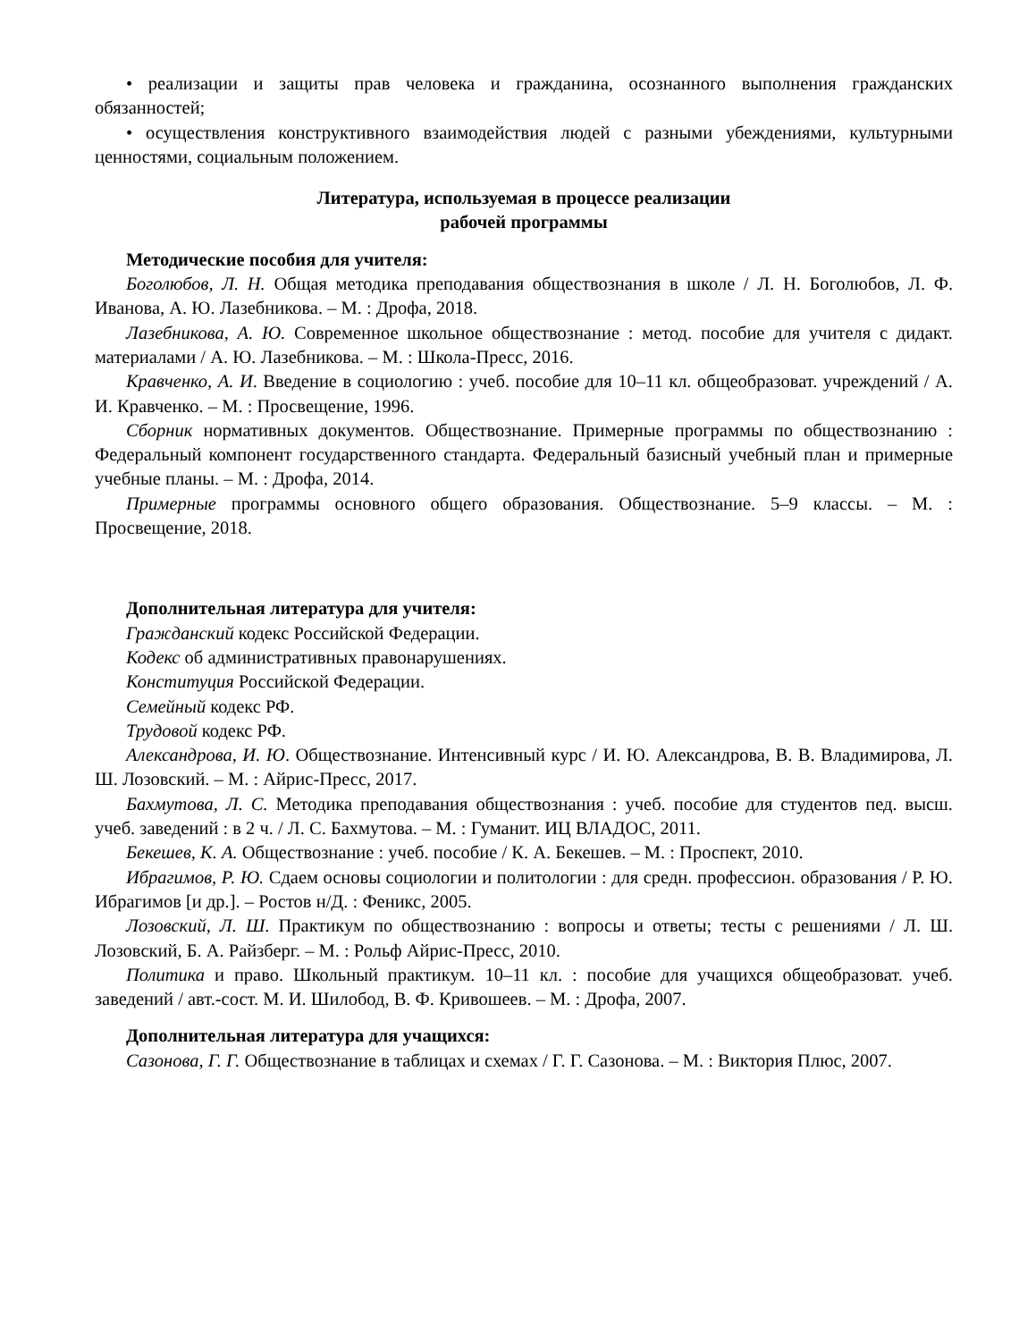• реализации и защиты прав человека и гражданина, осознанного выполнения гражданских обязанностей;
• осуществления конструктивного взаимодействия людей с разными убеждениями, культурными ценностями, социальным положением.
Литература, используемая в процессе реализации
рабочей программы
Методические пособия для учителя:
Боголюбов, Л. Н. Общая методика преподавания обществознания в школе / Л. Н. Боголюбов, Л. Ф. Иванова, А. Ю. Лазебникова. – М. : Дрофа, 2018.
Лазебникова, А. Ю. Современное школьное обществознание : метод. пособие для учителя с дидакт. материалами / А. Ю. Лазебникова. – М. : Школа-Пресс, 2016.
Кравченко, А. И. Введение в социологию : учеб. пособие для 10–11 кл. общеобразоват. учреждений / А. И. Кравченко. – М. : Просвещение, 1996.
Сборник нормативных документов. Обществознание. Примерные программы по обществознанию : Федеральный компонент государственного стандарта. Федеральный базисный учебный план и примерные учебные планы. – М. : Дрофа, 2014.
Примерные программы основного общего образования. Обществознание. 5–9 классы. – М. : Просвещение, 2018.
Дополнительная литература для учителя:
Гражданский кодекс Российской Федерации.
Кодекс об административных правонарушениях.
Конституция Российской Федерации.
Семейный кодекс РФ.
Трудовой кодекс РФ.
Александрова, И. Ю. Обществознание. Интенсивный курс / И. Ю. Александрова, В. В. Владимирова, Л. Ш. Лозовский. – М. : Айрис-Пресс, 2017.
Бахмутова, Л. С. Методика преподавания обществознания : учеб. пособие для студентов пед. высш. учеб. заведений : в 2 ч. / Л. С. Бахмутова. – М. : Гуманит. ИЦ ВЛАДОС, 2011.
Бекешев, К. А. Обществознание : учеб. пособие / К. А. Бекешев. – М. : Проспект, 2010.
Ибрагимов, Р. Ю. Сдаем основы социологии и политологии : для средн. профессион. образования / Р. Ю. Ибрагимов [и др.]. – Ростов н/Д. : Феникс, 2005.
Лозовский, Л. Ш. Практикум по обществознанию : вопросы и ответы; тесты с решениями / Л. Ш. Лозовский, Б. А. Райзберг. – М. : Рольф Айрис-Пресс, 2010.
Политика и право. Школьный практикум. 10–11 кл. : пособие для учащихся общеобразоват. учеб. заведений / авт.-сост. М. И. Шилобод, В. Ф. Кривошеев. – М. : Дрофа, 2007.
Дополнительная литература для учащихся:
Сазонова, Г. Г. Обществознание в таблицах и схемах / Г. Г. Сазонова. – М. : Виктория Плюс, 2007.